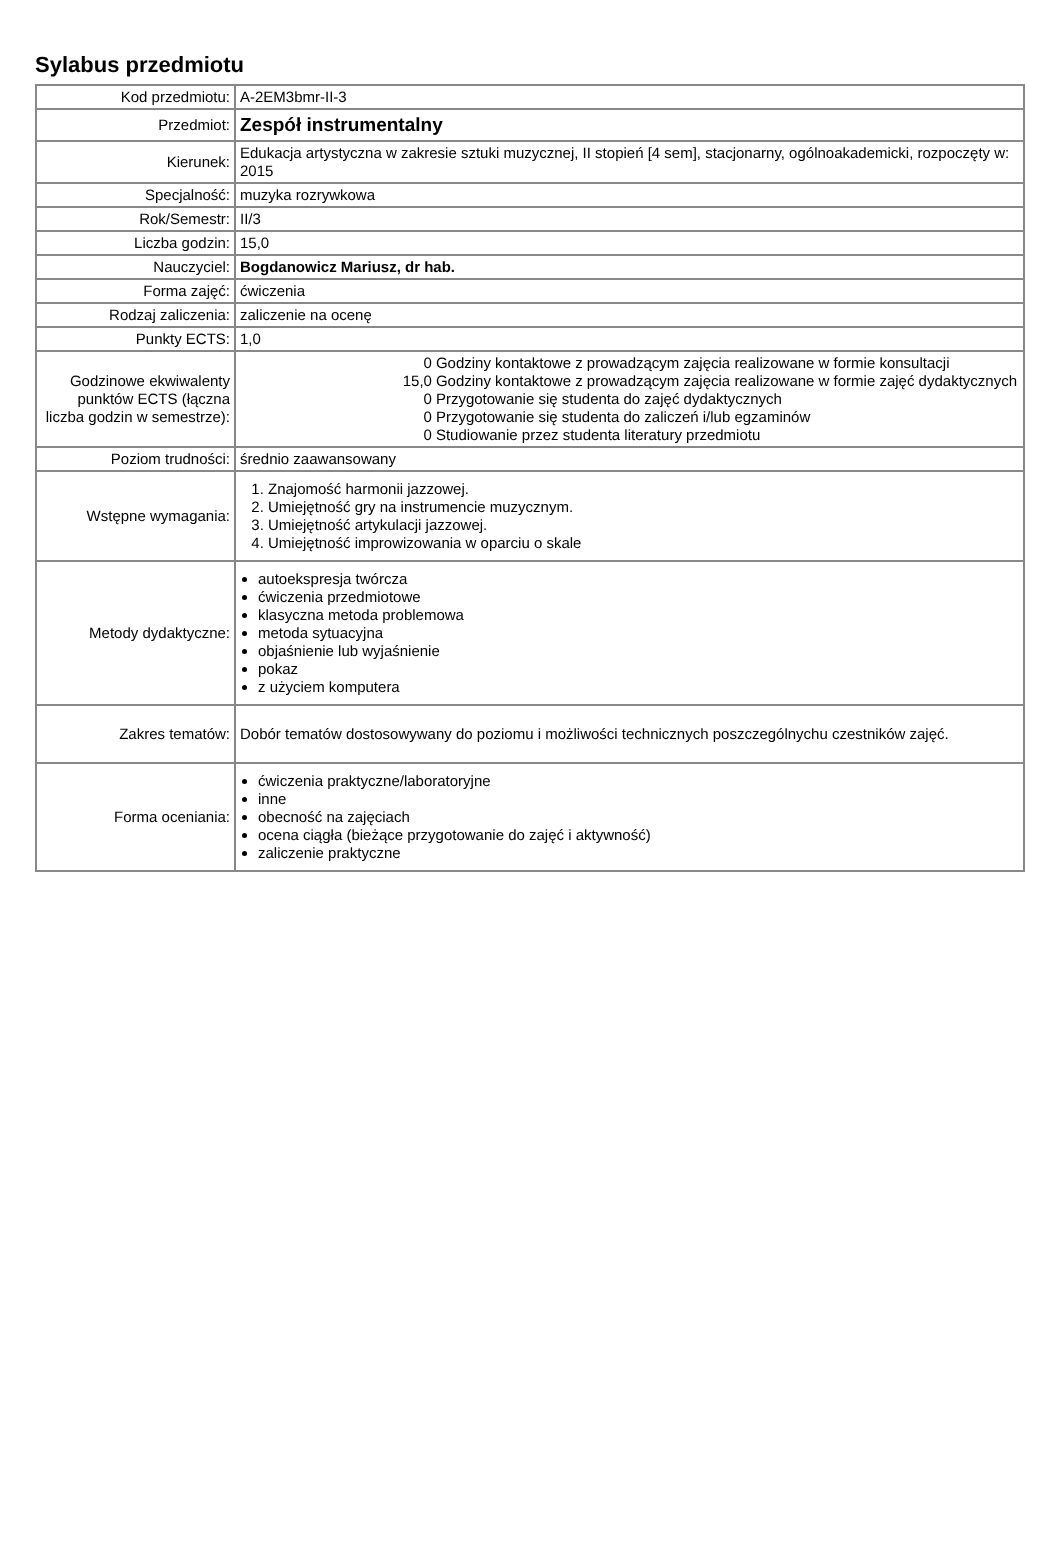Sylabus przedmiotu
| Kod przedmiotu: | A-2EM3bmr-II-3 |
| Przedmiot: | Zespół instrumentalny |
| Kierunek: | Edukacja artystyczna w zakresie sztuki muzycznej, II stopień [4 sem], stacjonarny, ogólnoakademicki, rozpoczęty w: 2015 |
| Specjalność: | muzyka rozrywkowa |
| Rok/Semestr: | II/3 |
| Liczba godzin: | 15,0 |
| Nauczyciel: | Bogdanowicz Mariusz, dr hab. |
| Forma zajęć: | ćwiczenia |
| Rodzaj zaliczenia: | zaliczenie na ocenę |
| Punkty ECTS: | 1,0 |
| Godzinowe ekwiwalenty punktów ECTS (łączna liczba godzin w semestrze): | / 0 / Godziny kontaktowe z prowadzącym zajęcia realizowane w formie konsultacji / / 15,0 / Godziny kontaktowe z prowadzącym zajęcia realizowane w formie zajęć dydaktycznych / / 0 / Przygotowanie się studenta do zajęć dydaktycznych / / 0 / Przygotowanie się studenta do zaliczeń i/lub egzaminów / / 0 / Studiowanie przez studenta literatury przedmiotu / |
| Poziom trudności: | średnio zaawansowany |
| Wstępne wymagania: | 1. Znajomość harmonii jazzowej. 2. Umiejętność gry na instrumencie muzycznym. 3. Umiejętność artykulacji jazzowej. 4. Umiejętność improwizowania w oparciu o skale |
| Metody dydaktyczne: | autoekspresja twórcza ćwiczenia przedmiotowe klasyczna metoda problemowa metoda sytuacyjna objaśnienie lub wyjaśnienie pokaz z użyciem komputera |
| Zakres tematów: | Dobór tematów dostosowywany do poziomu i możliwości technicznych poszczególnychu czestników zajęć. |
| Forma oceniania: | ćwiczenia praktyczne/laboratoryjne inne obecność na zajęciach ocena ciągła (bieżące przygotowanie do zajęć i aktywność) zaliczenie praktyczne |